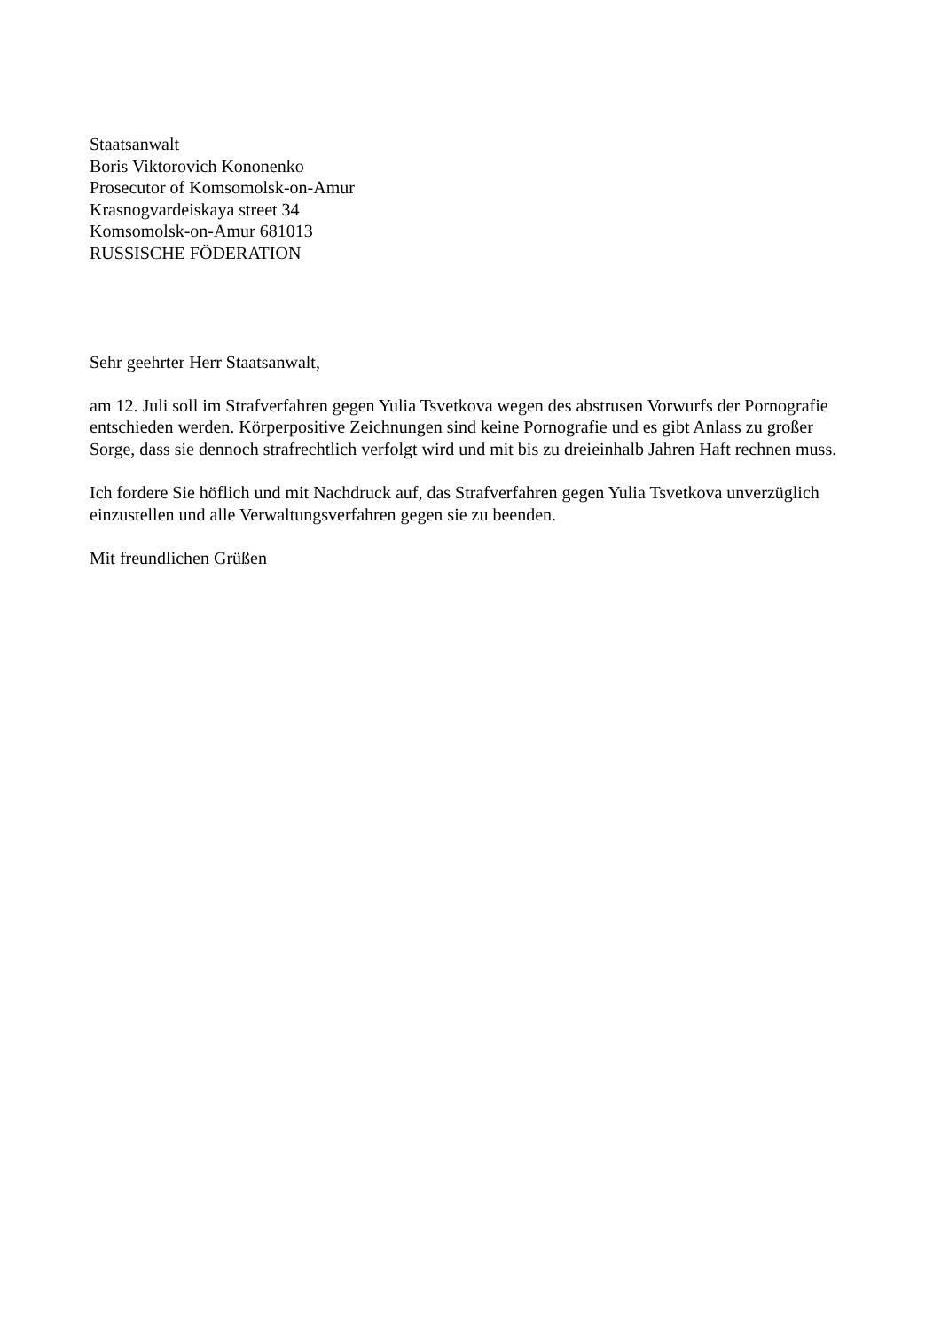Staatsanwalt
Boris Viktorovich Kononenko
Prosecutor of Komsomolsk-on-Amur
Krasnogvardeiskaya street 34
Komsomolsk-on-Amur 681013
RUSSISCHE FÖDERATION
Sehr geehrter Herr Staatsanwalt,
am 12. Juli soll im Strafverfahren gegen Yulia Tsvetkova wegen des abstrusen Vorwurfs der Pornografie entschieden werden. Körperpositive Zeichnungen sind keine Pornografie und es gibt Anlass zu großer Sorge, dass sie dennoch strafrechtlich verfolgt wird und mit bis zu dreieinhalb Jahren Haft rechnen muss.
Ich fordere Sie höflich und mit Nachdruck auf, das Strafverfahren gegen Yulia Tsvetkova unverzüglich einzustellen und alle Verwaltungsverfahren gegen sie zu beenden.
Mit freundlichen Grüßen